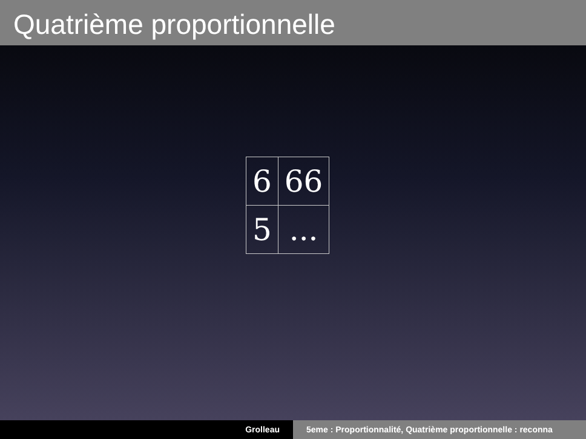Quatrième proportionnelle
| 6 | 66 |
| 5 | ... |
Grolleau 5eme : Proportionnalité, Quatrième proportionnelle : reconna